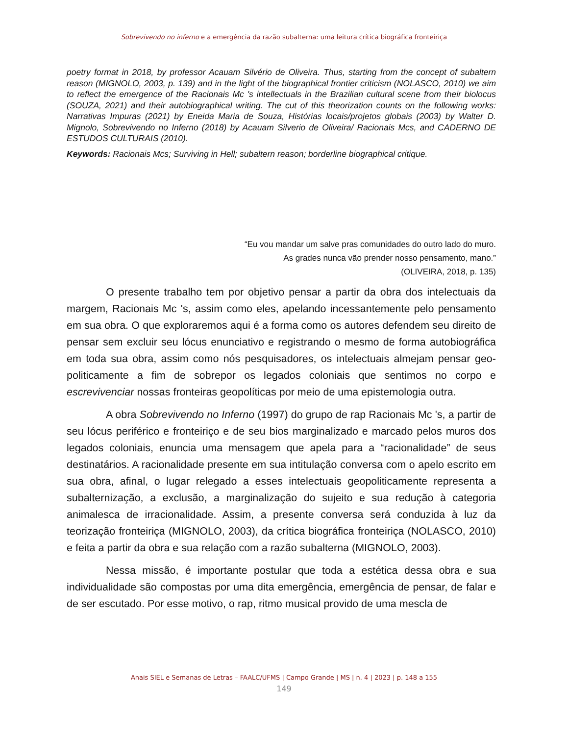Sobrevivendo no inferno e a emergência da razão subalterna: uma leitura crítica biográfica fronteiriça
poetry format in 2018, by professor Acauam Silvério de Oliveira. Thus, starting from the concept of subaltern reason (MIGNOLO, 2003, p. 139) and in the light of the biographical frontier criticism (NOLASCO, 2010) we aim to reflect the emergence of the Racionais Mc 's intellectuals in the Brazilian cultural scene from their biolocus (SOUZA, 2021) and their autobiographical writing. The cut of this theorization counts on the following works: Narrativas Impuras (2021) by Eneida Maria de Souza, Histórias locais/projetos globais (2003) by Walter D. Mignolo, Sobrevivendo no Inferno (2018) by Acauam Silverio de Oliveira/ Racionais Mcs, and CADERNO DE ESTUDOS CULTURAIS (2010).
Keywords: Racionais Mcs; Surviving in Hell; subaltern reason; borderline biographical critique.
“Eu vou mandar um salve pras comunidades do outro lado do muro.
As grades nunca vão prender nosso pensamento, mano.”
(OLIVEIRA, 2018, p. 135)
O presente trabalho tem por objetivo pensar a partir da obra dos intelectuais da margem, Racionais Mc 's, assim como eles, apelando incessantemente pelo pensamento em sua obra. O que exploraremos aqui é a forma como os autores defendem seu direito de pensar sem excluir seu lócus enunciativo e registrando o mesmo de forma autobiográfica em toda sua obra, assim como nós pesquisadores, os intelectuais almejam pensar geo-politicamente a fim de sobrepor os legados coloniais que sentimos no corpo e escrevivenciar nossas fronteiras geopolíticas por meio de uma epistemologia outra.
A obra Sobrevivendo no Inferno (1997) do grupo de rap Racionais Mc 's, a partir de seu lócus periférico e fronteiriço e de seu bios marginalizado e marcado pelos muros dos legados coloniais, enuncia uma mensagem que apela para a “racionalidade” de seus destinatários. A racionalidade presente em sua intitulação conversa com o apelo escrito em sua obra, afinal, o lugar relegado a esses intelectuais geopoliticamente representa a subalternização, a exclusão, a marginalização do sujeito e sua redução à categoria animalesca de irracionalidade. Assim, a presente conversa será conduzida à luz da teorização fronteiriça (MIGNOLO, 2003), da crítica biográfica fronteiriça (NOLASCO, 2010) e feita a partir da obra e sua relação com a razão subalterna (MIGNOLO, 2003).
Nessa missão, é importante postular que toda a estética dessa obra e sua individualidade são compostas por uma dita emergência, emergência de pensar, de falar e de ser escutado. Por esse motivo, o rap, ritmo musical provido de uma mescla de
Anais SIEL e Semanas de Letras – FAALC/UFMS | Campo Grande | MS | n. 4 | 2023 | p. 148 a 155
149